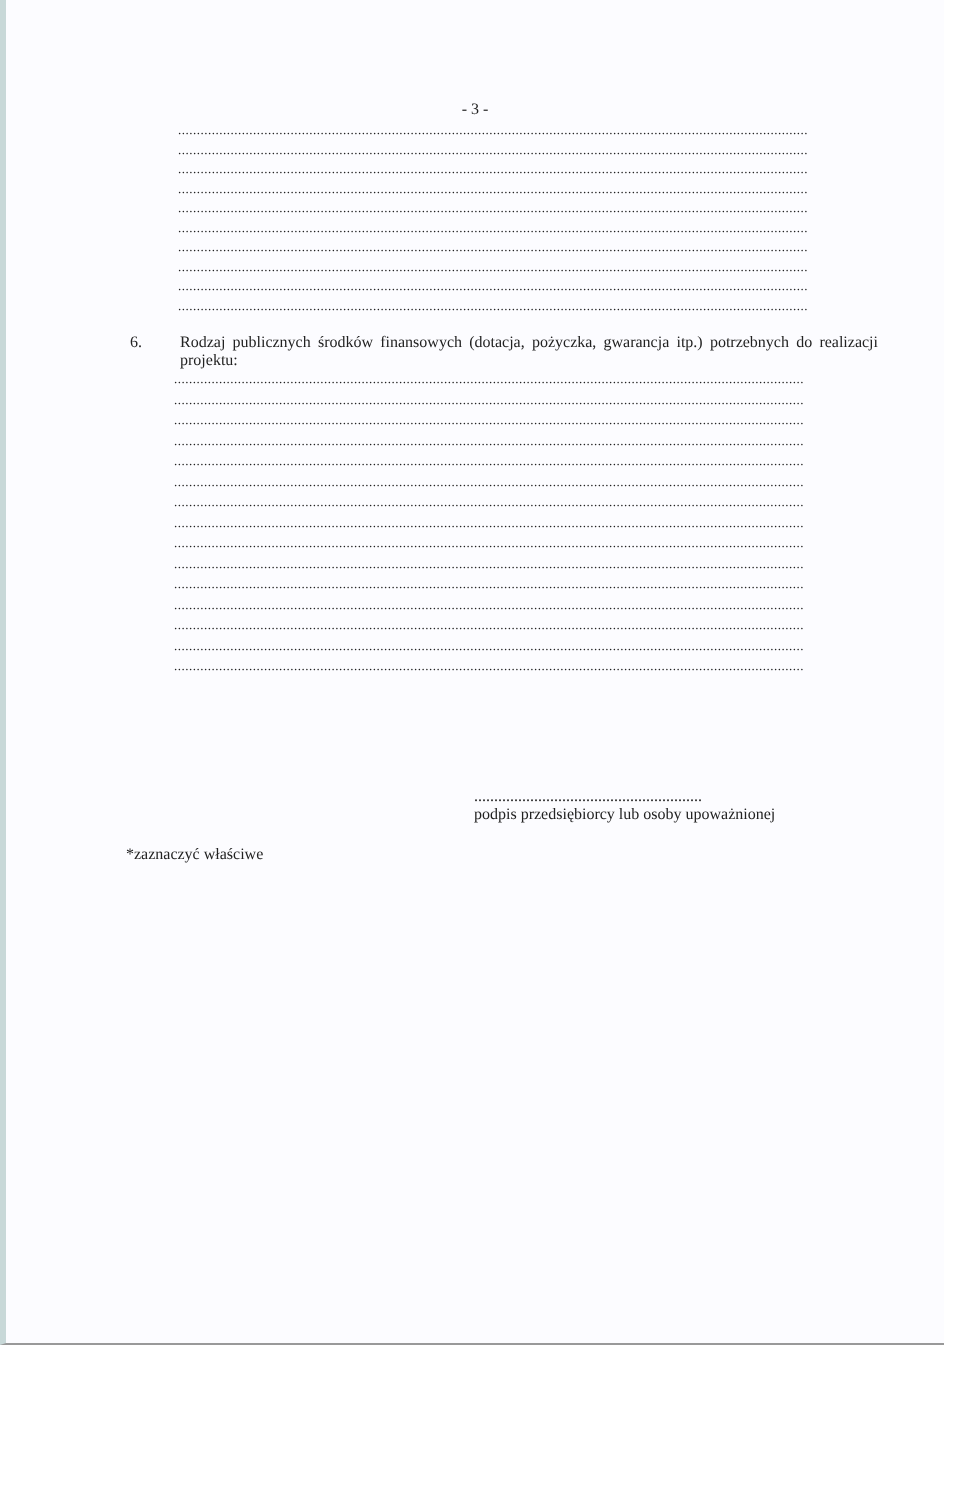- 3 -
........................................................................................................................................................................
........................................................................................................................................................................
........................................................................................................................................................................
........................................................................................................................................................................
........................................................................................................................................................................
........................................................................................................................................................................
........................................................................................................................................................................
........................................................................................................................................................................
........................................................................................................................................................................
........................................................................................................................................................................
6. Rodzaj publicznych środków finansowych (dotacja, pożyczka, gwarancja itp.) potrzebnych do realizacji projektu:
........................................................................................................................................................................
........................................................................................................................................................................
........................................................................................................................................................................
........................................................................................................................................................................
........................................................................................................................................................................
........................................................................................................................................................................
........................................................................................................................................................................
........................................................................................................................................................................
........................................................................................................................................................................
........................................................................................................................................................................
........................................................................................................................................................................
........................................................................................................................................................................
........................................................................................................................................................................
........................................................................................................................................................................
........................................................................................................................................................................
.........................................................
podpis przedsiębiorcy lub osoby upoważnionej
*zaznaczyć właściwe